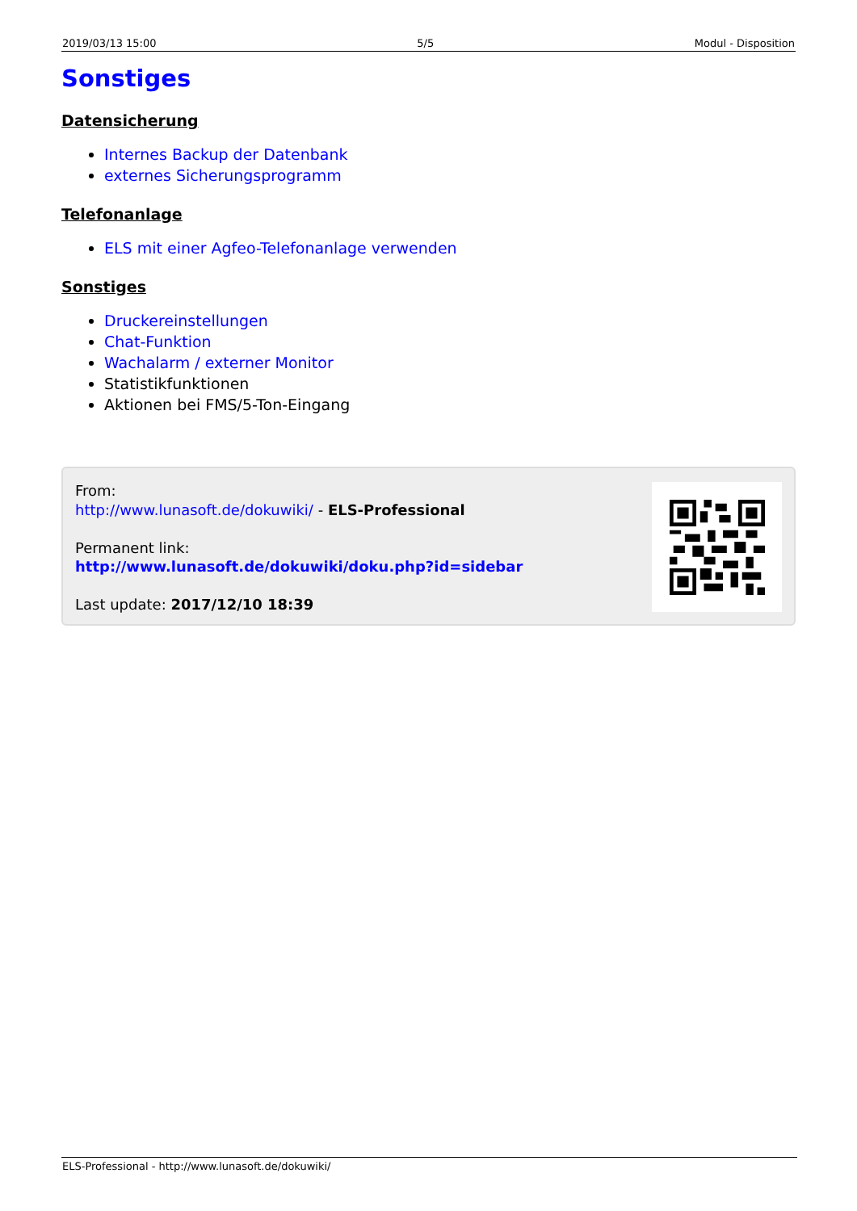2019/03/13 15:00 5/5 Modul - Disposition
Sonstiges
Datensicherung
Internes Backup der Datenbank
externes Sicherungsprogramm
Telefonanlage
ELS mit einer Agfeo-Telefonanlage verwenden
Sonstiges
Druckereinstellungen
Chat-Funktion
Wachalarm / externer Monitor
Statistikfunktionen
Aktionen bei FMS/5-Ton-Eingang
From:
http://www.lunasoft.de/dokuwiki/ - ELS-Professional
Permanent link:
http://www.lunasoft.de/dokuwiki/doku.php?id=sidebar
Last update: 2017/12/10 18:39
ELS-Professional - http://www.lunasoft.de/dokuwiki/